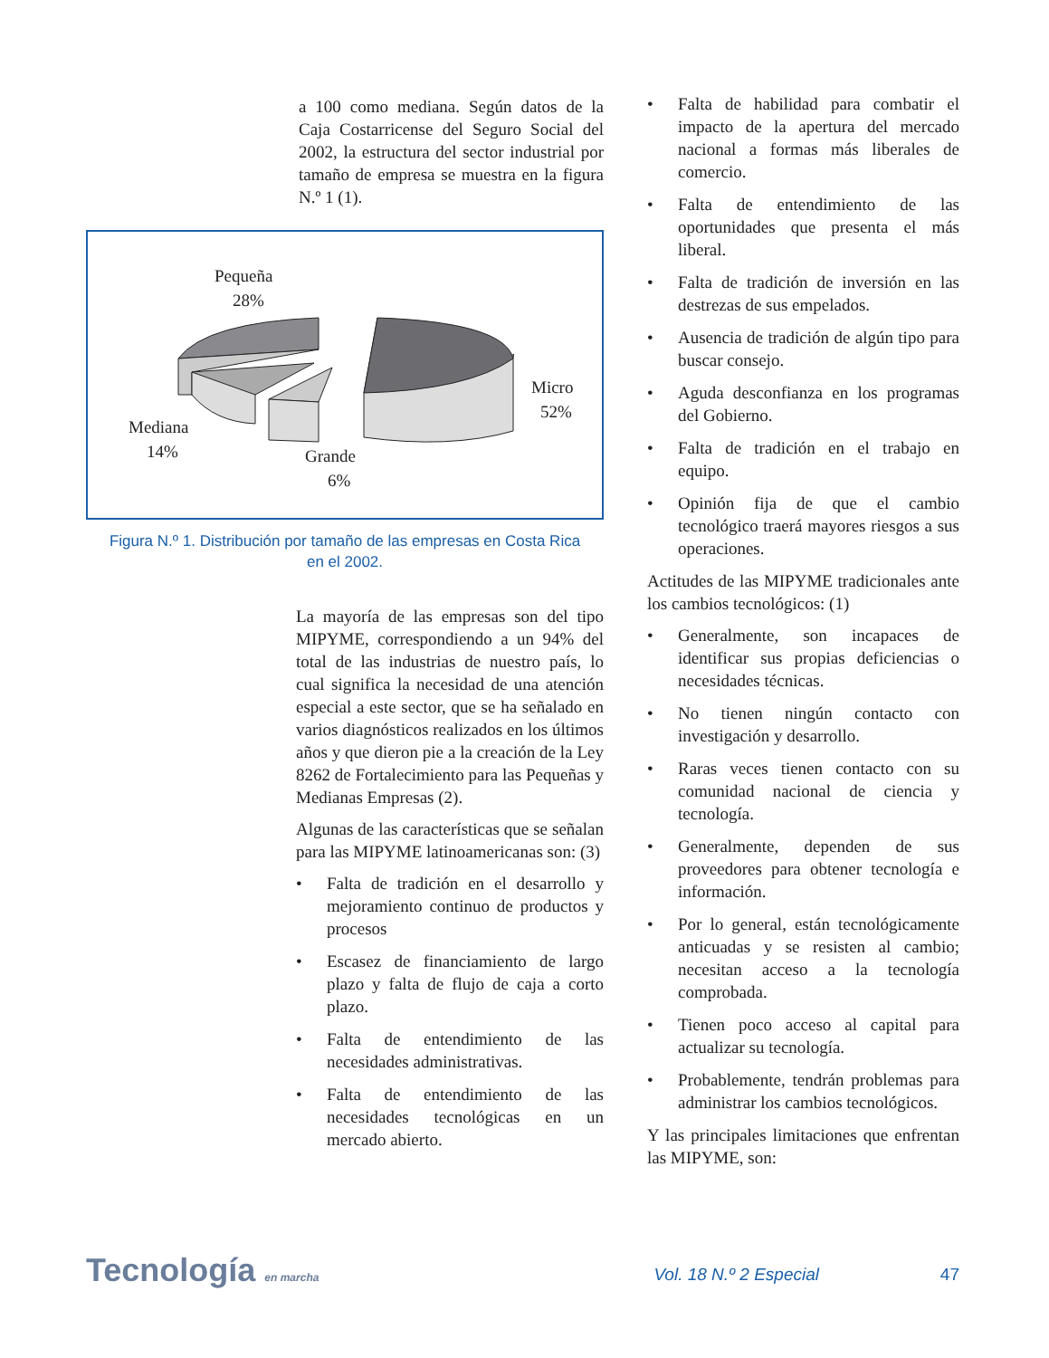a 100 como mediana. Según datos de la Caja Costarricense del Seguro Social del 2002, la estructura del sector industrial por tamaño de empresa se muestra en la figura N.º 1 (1).
Pequeña
28%
Micro
52%
Mediana
14%
Grande
6%
Figura N.º 1. Distribución por tamaño de las empresas en Costa Rica
en el 2002.
La mayoría de las empresas son del tipo MIPYME, correspondiendo a un 94% del total de las industrias de nuestro país, lo cual significa la necesidad de una atención especial a este sector, que se ha señalado en varios diagnósticos realizados en los últimos años y que dieron pie a la creación de la Ley 8262 de Fortalecimiento para las Pequeñas y Medianas Empresas (2).
Algunas de las características que se señalan para las MIPYME latinoamericanas son: (3)
• Falta de tradición en el desarrollo y mejoramiento continuo de productos y procesos
• Escasez de financiamiento de largo plazo y falta de flujo de caja a corto plazo.
• Falta de entendimiento de las necesidades administrativas.
• Falta de entendimiento de las necesidades tecnológicas en un mercado abierto.
• Falta de habilidad para combatir el impacto de la apertura del mercado nacional a formas más liberales de comercio.
• Falta de entendimiento de las oportunidades que presenta el más liberal.
• Falta de tradición de inversión en las destrezas de sus empelados.
• Ausencia de tradición de algún tipo para buscar consejo.
• Aguda desconfianza en los programas del Gobierno.
• Falta de tradición en el trabajo en equipo.
• Opinión fija de que el cambio tecnológico traerá mayores riesgos a sus operaciones.
Actitudes de las MIPYME tradicionales ante los cambios tecnológicos: (1)
• Generalmente, son incapaces de identificar sus propias deficiencias o necesidades técnicas.
• No tienen ningún contacto con investigación y desarrollo.
• Raras veces tienen contacto con su comunidad nacional de ciencia y tecnología.
• Generalmente, dependen de sus proveedores para obtener tecnología e información.
• Por lo general, están tecnológicamente anticuadas y se resisten al cambio; necesitan acceso a la tecnología comprobada.
• Tienen poco acceso al capital para actualizar su tecnología.
• Probablemente, tendrán problemas para administrar los cambios tecnológicos.
Y las principales limitaciones que enfrentan las MIPYME, son:
Tecnología en marcha Vol. 18 N.º 2 Especial 47